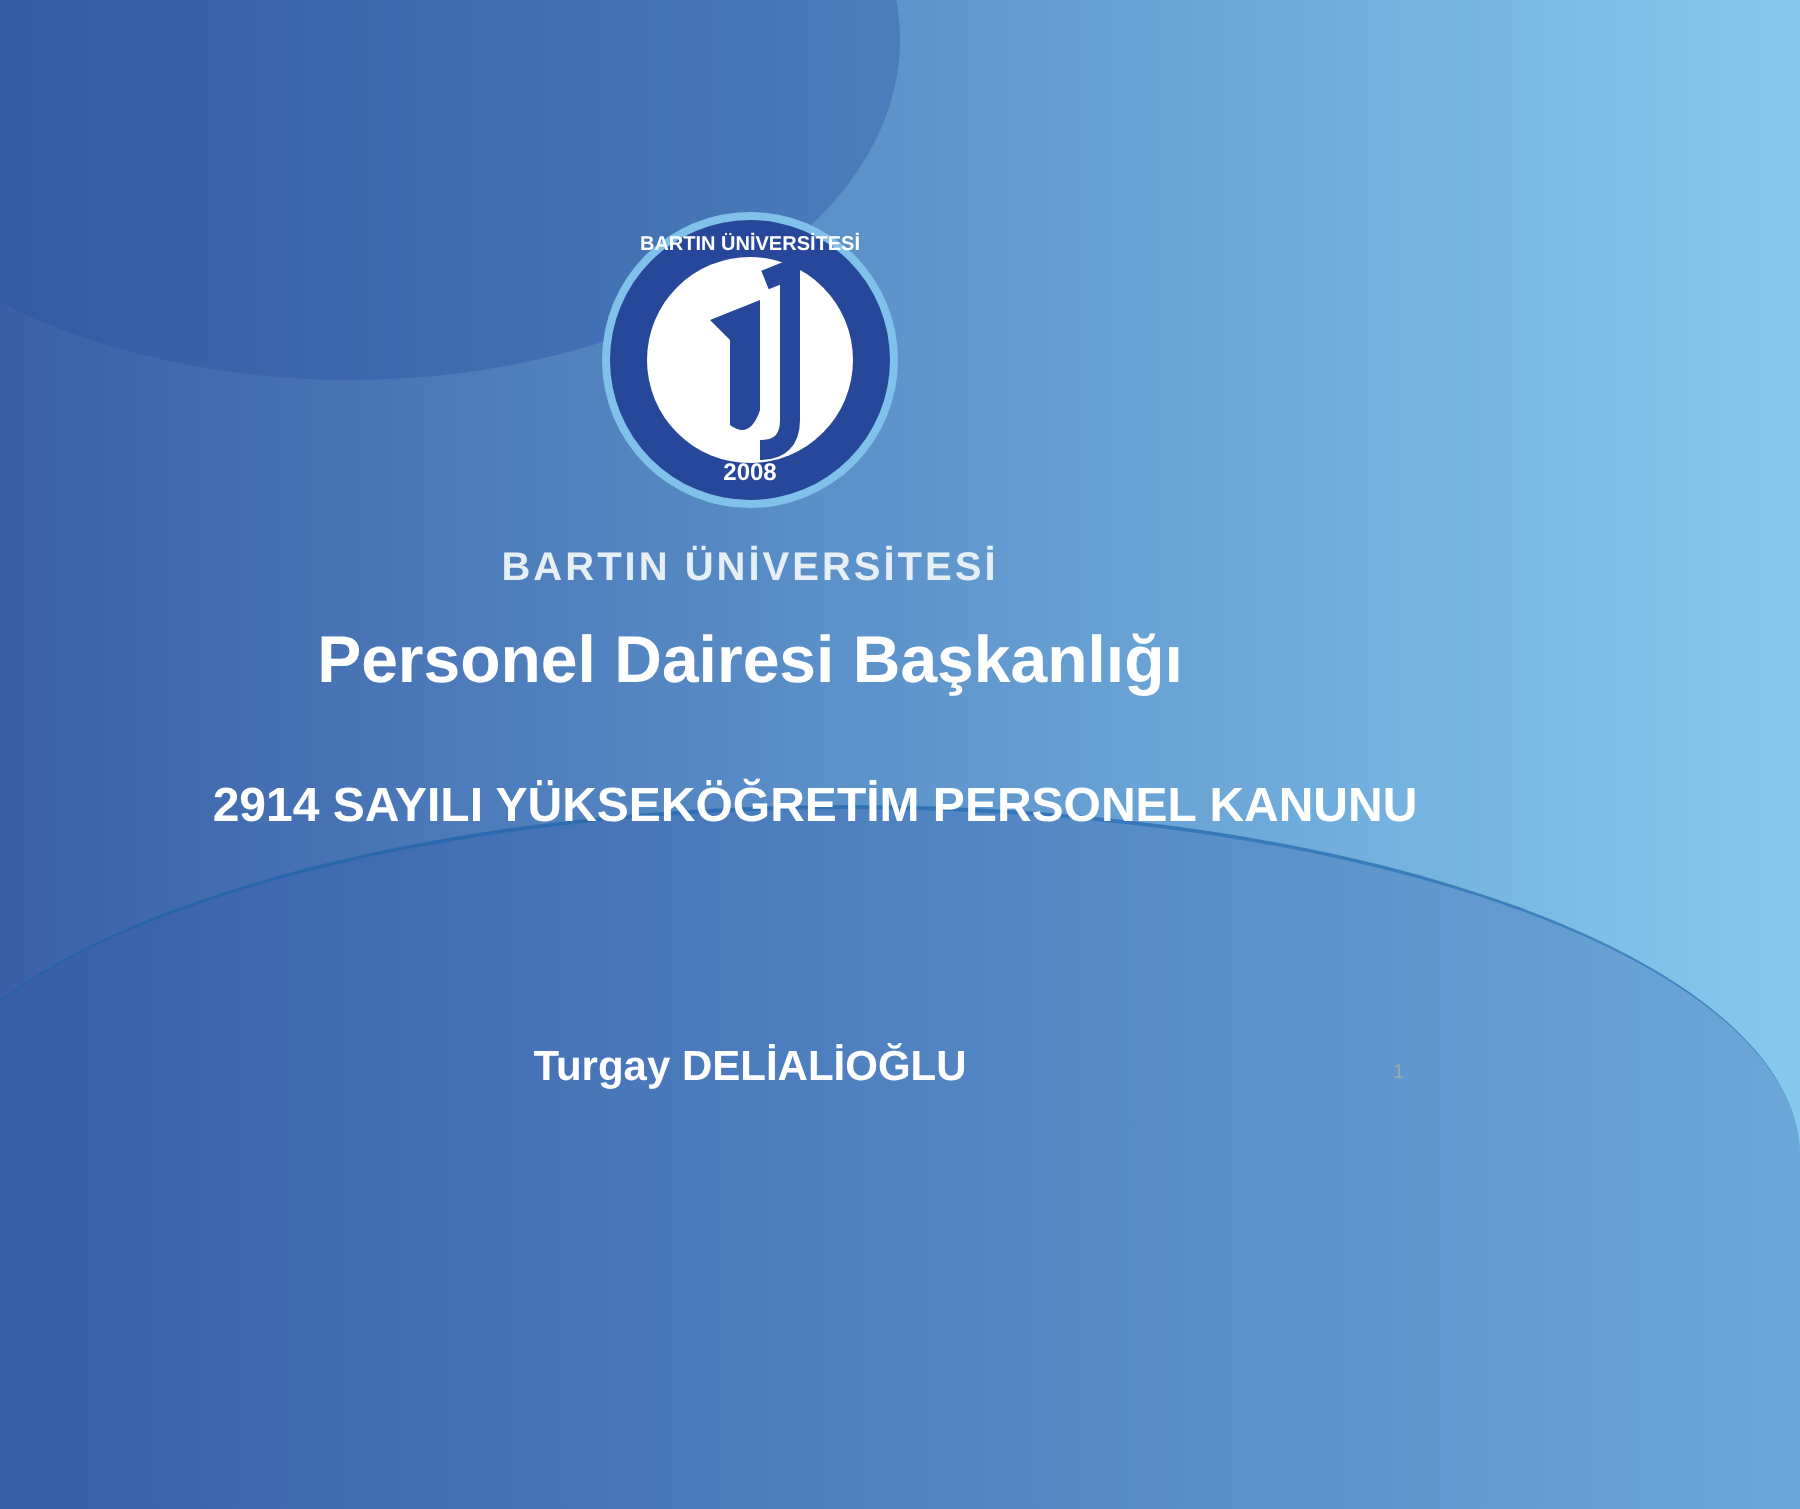2008
BARTIN ÜNİVERSİTESİ
BARTIN ÜNİVERSİTESİ
Personel Dairesi Başkanlığı
2914 SAYILI YÜKSEKÖĞRETİM PERSONEL KANUNU
Turgay DELİALİOĞLU
1